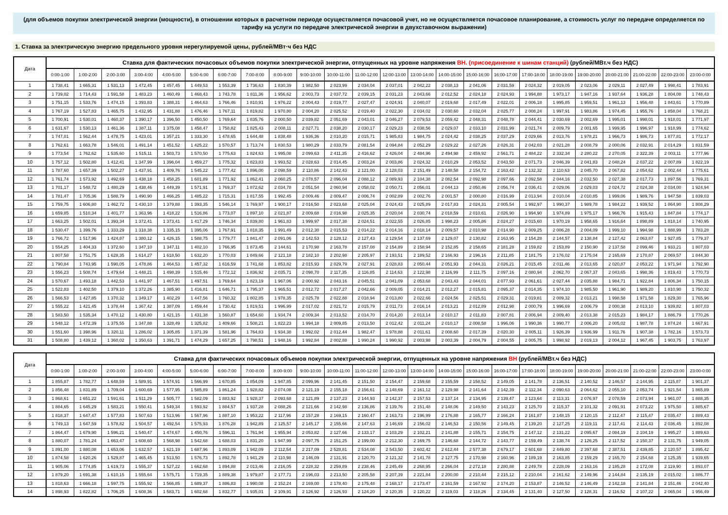(для объемов покупки электрической энергии (мощности), в отношении которых в расчетном периоде осуществляется почасовой учет, но не осуществляется почасовое планирование, а стоимость услуг по передаче определяется по тарифу на услуги по передаче электрической энергии в двухставочном выражении)
1. Ставка за электрическую энергию предельного уровня нерегулируемой цены, рублей/МВт·ч без НДС
| Дата | Ставка для фактических почасовых объемов покупки электрической энергии, отпущенных на уровне напряжения ВН. (присоединение к шинам станций) (рублей/МВт.ч без НДС) | | | | | | | | | | | | | | | | | | | | | | | |
| --- | --- | --- | --- | --- | --- | --- | --- | --- | --- | --- | --- | --- | --- | --- | --- | --- | --- | --- | --- | --- | --- | --- | --- | --- |
| | 0:00-1:00 | 1:00-2:00 | 2:00-3:00 | 3:00-4:00 | 4:00-5:00 | 5:00-6:00 | 6:00-7:00 | 7:00-8:00 | 8:00-9:00 | 9:00-10:00 | 10:00-11:00 | 11:00-12:00 | 12:00-13:00 | 13:00-14:00 | 14:00-15:00 | 15:00-16:00 | 16:00-17:00 | 17:00-18:00 | 18:00-19:00 | 19:00-20:00 | 20:00-21:00 | 21:00-22:00 | 22:00-23:00 | 23:00-0:00 |
| 1 | 1 738,41 | 1 665,31 | 1 531,13 | 1 472,45 | 1 457,45 | 1 449,53 | 1 553,39 | 1 736,63 | 1 830,39 | 1 982,50 | 2 023,99 | 2 034,04 | 2 037,01 | 2 042,22 | 2 038,13 | 2 041,06 | 2 031,59 | 2 024,32 | 2 019,05 | 2 023,06 | 2 029,11 | 2 027,49 | 1 998,41 | 1 783,91 |
| 2 | 1 739,02 | 1 714,43 | 1 591,58 | 1 483,23 | 1 460,49 | 1 468,43 | 1 743,78 | 1 811,36 | 1 956,62 | 2 003,73 | 2 037,72 | 2 039,15 | 2 031,23 | 2 043,66 | 2 012,52 | 2 024,18 | 2 024,93 | 1 994,88 | 1 973,17 | 1 947,16 | 1 937,64 | 1 936,28 | 1 804,08 | 1 748,43 |
| 3 | 1 751,15 | 1 533,76 | 1 474,15 | 1 393,83 | 1 388,31 | 1 464,63 | 1 766,46 | 1 810,91 | 1 976,22 | 2 004,43 | 2 019,77 | 2 027,47 | 2 024,91 | 2 040,07 | 2 019,68 | 2 017,49 | 2 022,01 | 2 006,18 | 1 995,85 | 1 959,51 | 1 961,13 | 1 956,48 | 1 843,61 | 1 770,89 |
| 4 | 1 767,19 | 1 527,83 | 1 465,75 | 1 432,95 | 1 431,88 | 1 476,46 | 1 767,11 | 1 819,82 | 1 970,80 | 2 004,20 | 2 025,52 | 2 019,40 | 2 022,30 | 2 034,02 | 2 030,60 | 2 032,04 | 2 025,77 | 2 008,24 | 1 997,91 | 1 983,86 | 1 974,45 | 1 955,76 | 1 858,04 | 1 768,21 |
| 5 | 1 700,91 | 1 530,01 | 1 460,37 | 1 390,17 | 1 396,50 | 1 450,50 | 1 769,64 | 1 835,76 | 2 000,50 | 2 039,82 | 2 051,69 | 2 043,01 | 2 046,27 | 2 079,53 | 2 059,42 | 2 048,31 | 2 048,78 | 2 044,41 | 2 030,69 | 2 002,69 | 1 995,01 | 1 998,01 | 1 918,01 | 1 771,97 |
| 6 | 1 631,67 | 1 530,13 | 1 461,36 | 1 387,11 | 1 375,08 | 1 458,47 | 1 758,82 | 1 825,43 | 2 008,11 | 2 027,71 | 2 038,20 | 2 030,17 | 2 029,23 | 2 038,56 | 2 029,07 | 2 033,10 | 2 031,99 | 2 021,74 | 2 009,79 | 2 001,65 | 1 999,95 | 1 996,97 | 1 918,99 | 1 774,62 |
| 7 | 1 747,01 | 1 562,44 | 1 478,75 | 1 423,01 | 1 357,21 | 1 333,30 | 1 478,65 | 1 644,48 | 1 838,48 | 1 936,36 | 2 010,20 | 2 015,71 | 1 985,83 | 1 984,75 | 2 024,42 | 2 038,25 | 2 037,29 | 2 029,66 | 2 013,76 | 1 978,21 | 1 966,73 | 1 986,73 | 1 877,81 | 1 772,17 |
| 8 | 1 762,61 | 1 663,78 | 1 546,01 | 1 491,14 | 1 451,52 | 1 425,22 | 1 570,57 | 1 713,74 | 1 830,53 | 1 980,29 | 2 033,79 | 2 081,54 | 2 094,84 | 2 052,29 | 2 029,22 | 2 027,26 | 2 026,31 | 2 042,03 | 2 021,28 | 2 008,79 | 2 000,06 | 2 032,91 | 2 014,29 | 1 831,59 |
| 9 | 1 773,54 | 1 762,62 | 1 535,60 | 1 515,11 | 1 503,73 | 1 570,50 | 1 775,63 | 1 824,63 | 1 995,08 | 2 099,63 | 2 411,35 | 2 416,62 | 2 426,04 | 2 484,96 | 2 494,98 | 2 459,92 | 2 561,71 | 2 484,22 | 2 332,34 | 2 280,22 | 2 270,05 | 2 322,39 | 2 003,11 | 1 777,96 |
| 10 | 1 757,12 | 1 502,80 | 1 412,41 | 1 347,99 | 1 396,04 | 1 459,27 | 1 775,32 | 1 823,83 | 1 993,52 | 2 028,63 | 2 014,45 | 2 003,24 | 2 003,86 | 2 024,32 | 2 010,29 | 2 053,52 | 2 043,50 | 2 071,73 | 2 046,39 | 2 041,83 | 2 048,24 | 2 037,22 | 2 007,89 | 1 822,19 |
| 11 | 1 787,60 | 1 657,39 | 1 502,27 | 1 437,91 | 1 409,76 | 1 545,22 | 1 777,42 | 1 896,00 | 2 098,59 | 2 110,86 | 2 142,43 | 2 121,00 | 2 128,03 | 2 151,49 | 2 148,58 | 2 154,72 | 2 163,42 | 2 132,32 | 2 110,63 | 2 045,70 | 2 067,82 | 2 054,62 | 2 002,44 | 1 775,61 |
| 12 | 1 761,74 | 1 573,92 | 1 492,69 | 1 438,18 | 1 458,25 | 1 601,89 | 1 771,92 | 1 862,41 | 2 060,25 | 2 078,57 | 2 096,04 | 2 088,12 | 2 089,93 | 2 104,38 | 2 082,54 | 2 092,98 | 2 097,66 | 2 092,58 | 2 044,16 | 2 032,50 | 2 027,38 | 2 017,73 | 1 897,56 | 1 769,31 |
| 13 | 1 701,17 | 1 548,72 | 1 480,29 | 1 438,46 | 1 449,39 | 1 571,91 | 1 769,37 | 1 872,62 | 2 034,78 | 2 051,54 | 2 060,94 | 2 058,02 | 2 050,71 | 2 056,01 | 2 044,13 | 2 050,46 | 2 056,74 | 2 036,41 | 2 029,06 | 2 029,03 | 2 024,72 | 2 024,38 | 2 034,00 | 1 924,94 |
| 14 | 1 781,47 | 1 705,36 | 1 588,79 | 1 490,90 | 1 466,25 | 1 485,22 | 1 715,31 | 1 817,55 | 1 992,45 | 2 009,46 | 2 009,47 | 2 006,74 | 2 002,89 | 2 002,76 | 2 001,57 | 2 000,80 | 2 016,99 | 2 013,94 | 2 010,04 | 2 010,85 | 1 999,06 | 1 989,76 | 1 947,58 | 1 839,03 |
| 15 | 1 759,75 | 1 606,80 | 1 462,72 | 1 430,10 | 1 379,88 | 1 393,35 | 1 546,14 | 1 769,97 | 1 900,17 | 2 016,50 | 2 023,68 | 2 025,04 | 2 024,43 | 2 025,89 | 2 017,83 | 2 024,31 | 2 005,54 | 1 992,97 | 1 990,37 | 1 989,78 | 1 984,22 | 1 939,52 | 1 864,90 | 1 808,29 |
| 16 | 1 659,85 | 1 510,34 | 1 401,77 | 1 363,96 | 1 418,22 | 1 516,86 | 1 773,07 | 1 897,10 | 2 021,87 | 2 009,68 | 2 016,98 | 2 025,35 | 2 020,04 | 2 030,74 | 2 018,59 | 2 010,61 | 2 026,90 | 1 994,90 | 1 974,89 | 1 975,17 | 1 966,76 | 1 915,43 | 1 847,84 | 1 774,17 |
| 17 | 1 663,25 | 1 502,01 | 1 393,34 | 1 372,41 | 1 373,41 | 1 417,29 | 1 746,34 | 1 839,80 | 1 961,83 | 1 999,97 | 2 017,38 | 2 024,51 | 2 022,55 | 2 026,85 | 1 998,23 | 2 005,86 | 2 024,27 | 2 015,60 | 1 970,19 | 1 958,65 | 1 916,64 | 1 898,89 | 1 818,14 | 1 740,95 |
| 18 | 1 530,47 | 1 399,76 | 1 333,29 | 1 318,38 | 1 335,15 | 1 395,06 | 1 767,91 | 1 818,35 | 1 991,49 | 2 012,30 | 2 015,53 | 2 014,22 | 2 014,16 | 2 018,14 | 2 009,57 | 2 010,98 | 2 014,90 | 2 009,25 | 2 006,28 | 2 004,09 | 1 999,10 | 1 994,98 | 1 888,99 | 1 783,28 |
| 19 | 1 766,72 | 1 517,96 | 1 424,87 | 1 380,12 | 1 426,15 | 1 588,75 | 1 779,77 | 1 841,47 | 2 091,06 | 2 142,53 | 2 128,12 | 2 127,43 | 2 129,54 | 2 137,69 | 2 129,07 | 2 130,82 | 2 163,95 | 2 154,28 | 2 144,57 | 2 138,84 | 2 127,42 | 2 063,87 | 1 927,85 | 1 779,37 |
| 20 | 1 554,25 | 1 404,33 | 1 372,60 | 1 347,10 | 1 347,11 | 1 402,10 | 1 766,95 | 1 873,45 | 2 144,61 | 2 170,98 | 2 163,78 | 2 157,08 | 2 154,89 | 2 158,94 | 2 152,85 | 2 158,65 | 2 181,28 | 2 159,82 | 2 153,89 | 2 150,90 | 2 137,58 | 2 099,46 | 1 933,21 | 1 807,03 |
| 21 | 1 807,58 | 1 751,75 | 1 628,35 | 1 614,27 | 1 618,50 | 1 632,20 | 1 770,03 | 1 849,66 | 2 121,18 | 2 182,10 | 2 202,98 | 2 205,97 | 2 193,51 | 2 189,52 | 2 166,93 | 2 196,16 | 2 211,85 | 2 181,75 | 2 176,02 | 2 175,04 | 2 165,69 | 2 170,87 | 2 069,57 | 1 844,30 |
| 22 | 1 790,84 | 1 743,95 | 1 590,05 | 1 478,86 | 1 464,53 | 1 457,32 | 1 616,59 | 1 741,68 | 1 853,82 | 2 015,93 | 2 029,79 | 2 027,91 | 2 028,83 | 2 050,44 | 2 051,93 | 2 044,31 | 2 026,21 | 2 015,45 | 2 011,46 | 2 013,65 | 2 020,87 | 2 053,22 | 1 971,94 | 1 792,90 |
| 23 | 1 556,23 | 1 508,74 | 1 479,64 | 1 448,21 | 1 498,39 | 1 515,46 | 1 772,12 | 1 836,92 | 2 035,71 | 2 098,70 | 2 117,35 | 2 116,85 | 2 114,63 | 2 122,98 | 2 116,99 | 2 111,75 | 2 097,16 | 2 080,94 | 2 062,70 | 2 067,37 | 2 043,65 | 1 998,36 | 1 819,43 | 1 770,73 |
| 24 | 1 570,67 | 1 493,18 | 1 442,53 | 1 441,97 | 1 467,51 | 1 497,51 | 1 769,64 | 1 823,19 | 1 967,06 | 2 000,92 | 2 043,16 | 2 045,51 | 2 041,09 | 2 053,68 | 2 043,43 | 2 044,01 | 2 077,93 | 2 061,61 | 2 027,44 | 2 035,88 | 1 984,71 | 1 922,84 | 1 806,34 | 1 750,15 |
| 25 | 1 522,83 | 1 402,50 | 1 379,10 | 1 372,26 | 1 385,90 | 1 416,81 | 1 646,71 | 1 795,37 | 1 965,51 | 2 012,72 | 2 017,27 | 2 042,66 | 2 009,05 | 2 014,21 | 2 012,27 | 2 015,81 | 2 095,37 | 2 014,35 | 1 974,10 | 1 985,50 | 1 961,90 | 1 989,20 | 1 810,90 | 1 750,32 |
| 26 | 1 566,53 | 1 427,85 | 1 370,32 | 1 349,17 | 1 402,29 | 1 447,56 | 1 760,32 | 1 802,85 | 1 978,35 | 2 025,78 | 2 022,88 | 2 018,94 | 2 013,80 | 2 022,66 | 2 024,56 | 2 025,51 | 2 029,31 | 2 019,81 | 2 009,32 | 2 013,21 | 1 998,58 | 1 971,58 | 1 829,30 | 1 765,96 |
| 27 | 1 555,22 | 1 421,45 | 1 378,44 | 1 367,42 | 1 387,09 | 1 459,44 | 1 730,42 | 1 819,51 | 1 996,99 | 2 017,02 | 2 021,72 | 2 015,79 | 2 011,73 | 2 016,14 | 2 013,21 | 2 012,89 | 2 012,98 | 2 000,79 | 1 996,69 | 2 006,79 | 2 000,38 | 2 013,10 | 1 939,82 | 1 807,03 |
| 28 | 1 583,50 | 1 535,34 | 1 470,12 | 1 430,80 | 1 421,15 | 1 431,38 | 1 560,87 | 1 654,60 | 1 934,74 | 2 009,34 | 2 013,52 | 2 014,70 | 2 014,20 | 2 013,14 | 2 010,17 | 2 011,83 | 2 007,81 | 2 006,94 | 2 009,40 | 2 013,38 | 2 015,23 | 1 984,17 | 1 886,79 | 1 770,26 |
| 29 | 1 548,12 | 1 472,39 | 1 375,55 | 1 347,88 | 1 328,49 | 1 325,82 | 1 409,66 | 1 508,21 | 1 822,23 | 1 994,18 | 2 009,85 | 2 013,50 | 2 012,42 | 2 011,24 | 2 010,17 | 2 008,58 | 1 996,06 | 1 990,36 | 1 990,77 | 2 006,20 | 2 005,02 | 1 987,78 | 1 874,24 | 1 667,91 |
| 30 | 1 551,60 | 1 398,96 | 1 320,11 | 1 286,02 | 1 305,85 | 1 371,39 | 1 581,96 | 1 764,83 | 1 934,38 | 1 992,02 | 2 012,44 | 1 982,47 | 1 978,88 | 2 011,61 | 2 008,60 | 2 017,39 | 2 020,30 | 2 005,11 | 1 926,39 | 1 936,99 | 1 911,76 | 1 907,38 | 1 782,16 | 1 573,73 |
| 31 | 1 508,80 | 1 439,12 | 1 360,02 | 1 350,63 | 1 391,71 | 1 474,29 | 1 657,25 | 1 798,51 | 1 948,16 | 1 992,84 | 2 002,88 | 1 990,24 | 1 990,92 | 2 003,98 | 2 003,39 | 2 004,79 | 2 004,55 | 2 005,75 | 1 998,92 | 2 019,13 | 2 004,12 | 1 967,45 | 1 903,75 | 1 763,97 |
| Дата | Ставка для фактических почасовых объемов покупки электрической энергии, отпущенных на уровне напряжения ВН (рублей/МВт.ч без НДС) | | | | | | | | | | | | | | | | | | | | | | | |
| --- | --- | --- | --- | --- | --- | --- | --- | --- | --- | --- | --- | --- | --- | --- | --- | --- | --- | --- | --- | --- | --- | --- | --- | --- |
| | 0:00-1:00 | 1:00-2:00 | 2:00-3:00 | 3:00-4:00 | 4:00-5:00 | 5:00-6:00 | 6:00-7:00 | 7:00-8:00 | 8:00-9:00 | 9:00-10:00 | 10:00-11:00 | 11:00-12:00 | 12:00-13:00 | 13:00-14:00 | 14:00-15:00 | 15:00-16:00 | 16:00-17:00 | 17:00-18:00 | 18:00-19:00 | 19:00-20:00 | 20:00-21:00 | 21:00-22:00 | 22:00-23:00 | 23:00-0:00 |
| 1 | 1 855,87 | 1 782,77 | 1 648,59 | 1 589,91 | 1 574,91 | 1 566,99 | 1 670,85 | 1 854,09 | 1 947,85 | 2 099,96 | 2 141,45 | 2 151,50 | 2 154,47 | 2 159,68 | 2 155,59 | 2 158,52 | 2 149,05 | 2 141,78 | 2 136,51 | 2 140,52 | 2 146,57 | 2 144,95 | 2 115,87 | 1 901,37 |
| 2 | 1 856,48 | 1 831,89 | 1 709,04 | 1 600,69 | 1 577,95 | 1 585,89 | 1 861,24 | 1 928,82 | 2 074,08 | 2 121,19 | 2 155,18 | 2 156,61 | 2 148,69 | 2 161,12 | 2 129,98 | 2 141,64 | 2 142,39 | 2 112,34 | 2 090,63 | 2 064,62 | 2 055,10 | 2 053,74 | 1 921,54 | 1 865,89 |
| 3 | 1 868,61 | 1 651,22 | 1 591,61 | 1 511,29 | 1 505,77 | 1 582,09 | 1 883,92 | 1 928,37 | 2 093,68 | 2 121,89 | 2 137,23 | 2 144,93 | 2 142,37 | 2 157,53 | 2 137,14 | 2 134,95 | 2 139,47 | 2 123,64 | 2 113,31 | 2 076,97 | 2 078,59 | 2 073,94 | 1 961,07 | 1 888,35 |
| 4 | 1 884,65 | 1 645,29 | 1 583,21 | 1 550,41 | 1 549,34 | 1 593,92 | 1 884,57 | 1 937,28 | 2 088,26 | 2 121,66 | 2 142,98 | 2 136,86 | 2 139,76 | 2 151,48 | 2 148,06 | 2 149,50 | 2 143,23 | 2 125,70 | 2 115,37 | 2 101,32 | 2 091,91 | 2 073,22 | 1 975,50 | 1 885,67 |
| 5 | 1 818,37 | 1 647,47 | 1 577,83 | 1 507,63 | 1 513,96 | 1 567,96 | 1 887,10 | 1 953,22 | 2 117,96 | 2 157,28 | 2 169,15 | 2 160,47 | 2 163,73 | 2 196,99 | 2 176,88 | 2 165,77 | 2 166,24 | 2 161,87 | 2 148,15 | 2 120,15 | 2 112,47 | 2 115,47 | 2 035,47 | 1 889,43 |
| 6 | 1 749,13 | 1 647,59 | 1 578,82 | 1 504,57 | 1 492,54 | 1 575,93 | 1 876,28 | 1 942,89 | 2 125,57 | 2 145,17 | 2 155,66 | 2 147,63 | 2 146,69 | 2 156,02 | 2 146,53 | 2 150,56 | 2 149,45 | 2 139,20 | 2 127,25 | 2 119,11 | 2 117,41 | 2 114,43 | 2 036,45 | 1 892,08 |
| 7 | 1 864,47 | 1 679,90 | 1 596,21 | 1 540,47 | 1 474,67 | 1 450,76 | 1 596,11 | 1 761,94 | 1 955,94 | 2 053,82 | 2 127,66 | 2 133,17 | 2 103,29 | 2 102,21 | 2 141,88 | 2 155,71 | 2 154,75 | 2 147,12 | 2 131,22 | 2 095,67 | 2 084,19 | 2 104,19 | 1 995,27 | 1 889,63 |
| 8 | 1 880,07 | 1 781,24 | 1 663,47 | 1 608,60 | 1 568,98 | 1 542,68 | 1 688,03 | 1 831,20 | 1 947,99 | 2 097,75 | 2 151,25 | 2 199,00 | 2 212,30 | 2 169,75 | 2 146,68 | 2 144,72 | 2 143,77 | 2 159,49 | 2 138,74 | 2 126,25 | 2 117,52 | 2 150,37 | 2 131,75 | 1 949,05 |
| 9 | 1 891,00 | 1 880,08 | 1 653,06 | 1 632,57 | 1 621,19 | 1 687,96 | 1 893,09 | 1 942,09 | 2 112,54 | 2 217,09 | 2 528,81 | 2 534,08 | 2 543,50 | 2 602,42 | 2 612,44 | 2 577,38 | 2 679,17 | 2 601,68 | 2 449,80 | 2 397,68 | 2 387,51 | 2 439,85 | 2 120,57 | 1 895,42 |
| 10 | 1 874,58 | 1 620,26 | 1 529,87 | 1 465,45 | 1 513,50 | 1 576,73 | 1 892,78 | 1 941,29 | 2 110,98 | 2 146,09 | 2 131,91 | 2 120,70 | 2 121,32 | 2 141,78 | 2 127,75 | 2 170,98 | 2 160,96 | 2 189,19 | 2 163,85 | 2 159,29 | 2 165,70 | 2 154,68 | 2 125,35 | 1 939,65 |
| 11 | 1 905,06 | 1 774,85 | 1 619,73 | 1 555,37 | 1 527,22 | 1 662,68 | 1 894,88 | 2 013,46 | 2 216,05 | 2 228,32 | 2 259,89 | 2 238,46 | 2 245,49 | 2 268,95 | 2 266,04 | 2 272,18 | 2 280,88 | 2 249,78 | 2 228,09 | 2 163,16 | 2 185,28 | 2 172,08 | 2 119,90 | 1 893,07 |
| 12 | 1 879,20 | 1 691,38 | 1 610,15 | 1 555,64 | 1 575,71 | 1 719,35 | 1 889,38 | 1 979,87 | 2 177,71 | 2 196,03 | 2 213,50 | 2 205,58 | 2 207,39 | 2 221,84 | 2 200,00 | 2 210,44 | 2 215,12 | 2 210,04 | 2 161,62 | 2 149,96 | 2 144,84 | 2 135,19 | 2 015,02 | 1 886,77 |
| 13 | 1 818,63 | 1 666,18 | 1 597,75 | 1 555,92 | 1 566,85 | 1 689,37 | 1 886,83 | 1 990,08 | 2 152,24 | 2 169,00 | 2 178,40 | 2 175,48 | 2 168,17 | 2 173,47 | 2 161,59 | 2 167,92 | 2 174,20 | 2 153,87 | 2 146,52 | 2 146,49 | 2 142,18 | 2 141,84 | 2 151,46 | 2 042,40 |
| 14 | 1 898,93 | 1 822,82 | 1 706,25 | 1 608,36 | 1 583,71 | 1 602,68 | 1 832,77 | 1 935,01 | 2 109,91 | 2 126,92 | 2 126,93 | 2 124,20 | 2 120,35 | 2 120,22 | 2 119,03 | 2 118,26 | 2 134,45 | 2 131,40 | 2 127,50 | 2 128,31 | 2 116,52 | 2 107,22 | 2 065,04 | 1 956,49 |